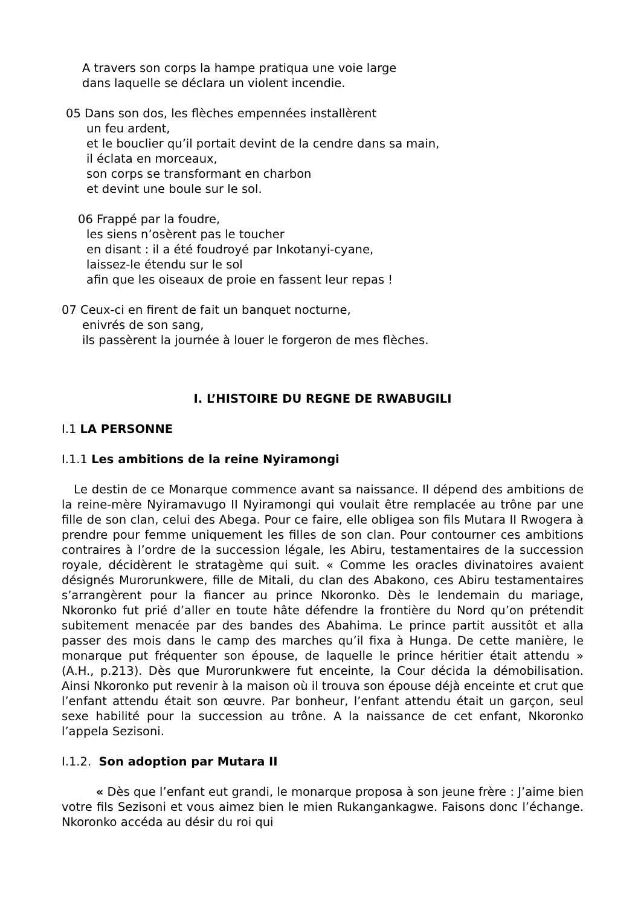A travers son corps la hampe pratiqua une voie large
dans laquelle se déclara un violent incendie.
05 Dans son dos, les flèches empennées installèrent
un feu ardent,
et le bouclier qu’il portait devint de la cendre dans sa main,
il éclata en morceaux,
son corps se transformant en charbon
et devint une boule sur le sol.
06 Frappé par la foudre,
les siens n’osèrent pas le toucher
en disant : il a été foudroyé par Inkotanyi-cyane,
laissez-le étendu sur le sol
afin que les oiseaux de proie en fassent leur repas !
07 Ceux-ci en firent de fait un banquet nocturne,
enivrés de son sang,
ils passèrent la journée à louer le forgeron de mes flèches.
I. L’HISTOIRE DU REGNE DE RWABUGILI
I.1 LA PERSONNE
I.1.1 Les ambitions de la reine Nyiramongi
Le destin de ce Monarque commence avant sa naissance. Il dépend des ambitions de la reine-mère Nyiramavugo II Nyiramongi qui voulait être remplacée au trône par une fille de son clan, celui des Abega. Pour ce faire, elle obligea son fils Mutara II Rwogera à prendre pour femme uniquement les filles de son clan. Pour contourner ces ambitions contraires à l’ordre de la succession légale, les Abiru, testamentaires de la succession royale, décidèrent le stratagème qui suit. « Comme les oracles divinatoires avaient désignés Murorunkwere, fille de Mitali, du clan des Abakono, ces Abiru testamentaires s’arrangèrent pour la fiancer au prince Nkoronko. Dès le lendemain du mariage, Nkoronko fut prié d’aller en toute hâte défendre la frontière du Nord qu’on prétendit subitement menacée par des bandes des Abahima. Le prince partit aussitôt et alla passer des mois dans le camp des marches qu’il fixa à Hunga. De cette manière, le monarque put fréquenter son épouse, de laquelle le prince héritier était attendu » (A.H., p.213). Dès que Murorunkwere fut enceinte, la Cour décida la démobilisation. Ainsi Nkoronko put revenir à la maison où il trouva son épouse déjà enceinte et crut que l’enfant attendu était son œuvre. Par bonheur, l’enfant attendu était un garçon, seul sexe habilité pour la succession au trône. A la naissance de cet enfant, Nkoronko l’appela Sezisoni.
I.1.2. Son adoption par Mutara II
« Dès que l’enfant eut grandi, le monarque proposa à son jeune frère : J’aime bien votre fils Sezisoni et vous aimez bien le mien Rukangankagwe. Faisons donc l’échange. Nkoronko accéda au désir du roi qui